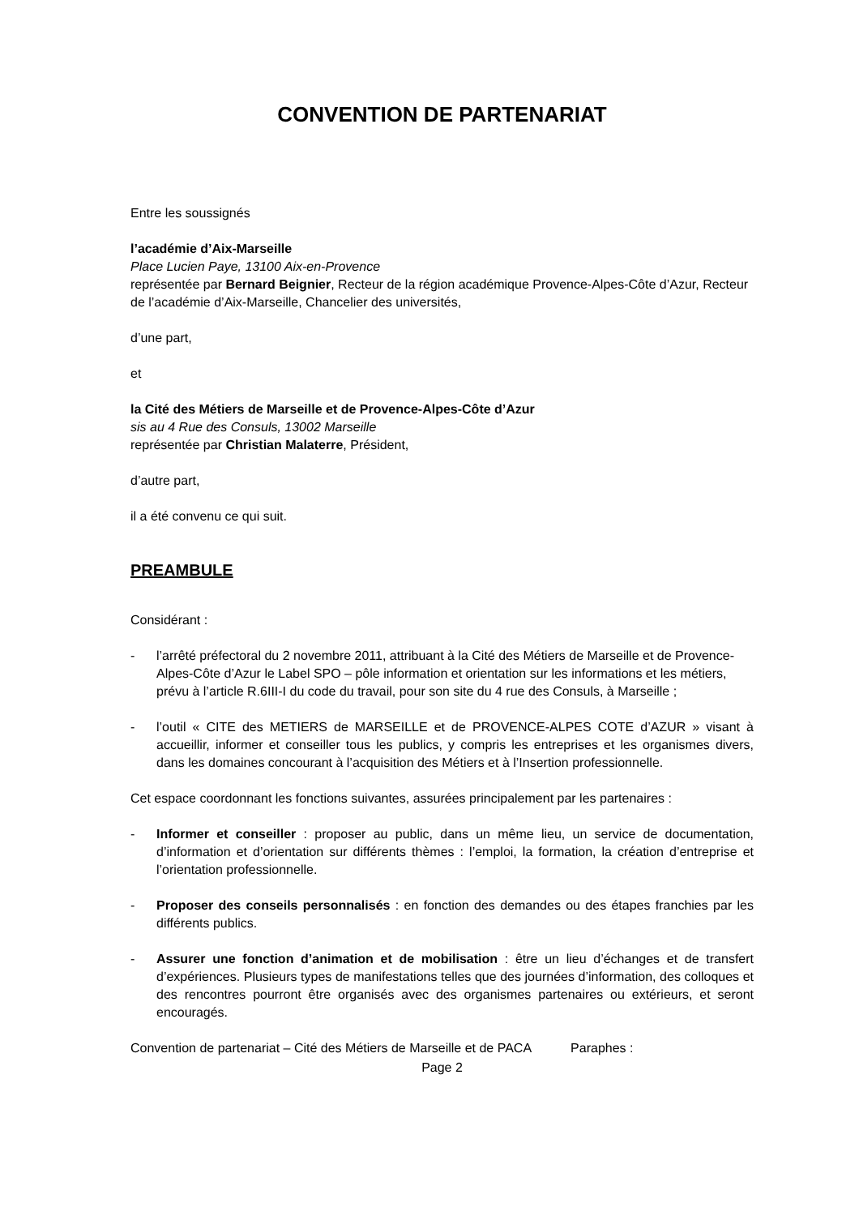CONVENTION DE PARTENARIAT
Entre les soussignés
l’académie d’Aix-Marseille
Place Lucien Paye, 13100 Aix-en-Provence
représentée par Bernard Beignier, Recteur de la région académique Provence-Alpes-Côte d’Azur, Recteur de l’académie d’Aix-Marseille, Chancelier des universités,
d’une part,
et
la Cité des Métiers de Marseille et de Provence-Alpes-Côte d’Azur
sis au 4 Rue des Consuls, 13002 Marseille
représentée par Christian Malaterre, Président,
d’autre part,
il a été convenu ce qui suit.
PREAMBULE
Considérant :
- l’arrêté préfectoral du 2 novembre 2011, attribuant à la Cité des Métiers de Marseille et de Provence-Alpes-Côte d’Azur le Label SPO – pôle information et orientation sur les informations et les métiers, prévu à l’article R.6III-I du code du travail, pour son site du 4 rue des Consuls, à Marseille ;
- l’outil « CITE des METIERS de MARSEILLE et de PROVENCE-ALPES COTE d’AZUR » visant à accueillir, informer et conseiller tous les publics, y compris les entreprises et les organismes divers, dans les domaines concourant à l’acquisition des Métiers et à l’Insertion professionnelle.
Cet espace coordonnant les fonctions suivantes, assurées principalement par les partenaires :
- Informer et conseiller : proposer au public, dans un même lieu, un service de documentation, d’information et d’orientation sur différents thèmes : l’emploi, la formation, la création d’entreprise et l’orientation professionnelle.
- Proposer des conseils personnalisés : en fonction des demandes ou des étapes franchies par les différents publics.
- Assurer une fonction d’animation et de mobilisation : être un lieu d’échanges et de transfert d’expériences. Plusieurs types de manifestations telles que des journées d’information, des colloques et des rencontres pourront être organisés avec des organismes partenaires ou extérieurs, et seront encouragés.
Convention de partenariat – Cité des Métiers de Marseille et de PACA Paraphes :
Page 2